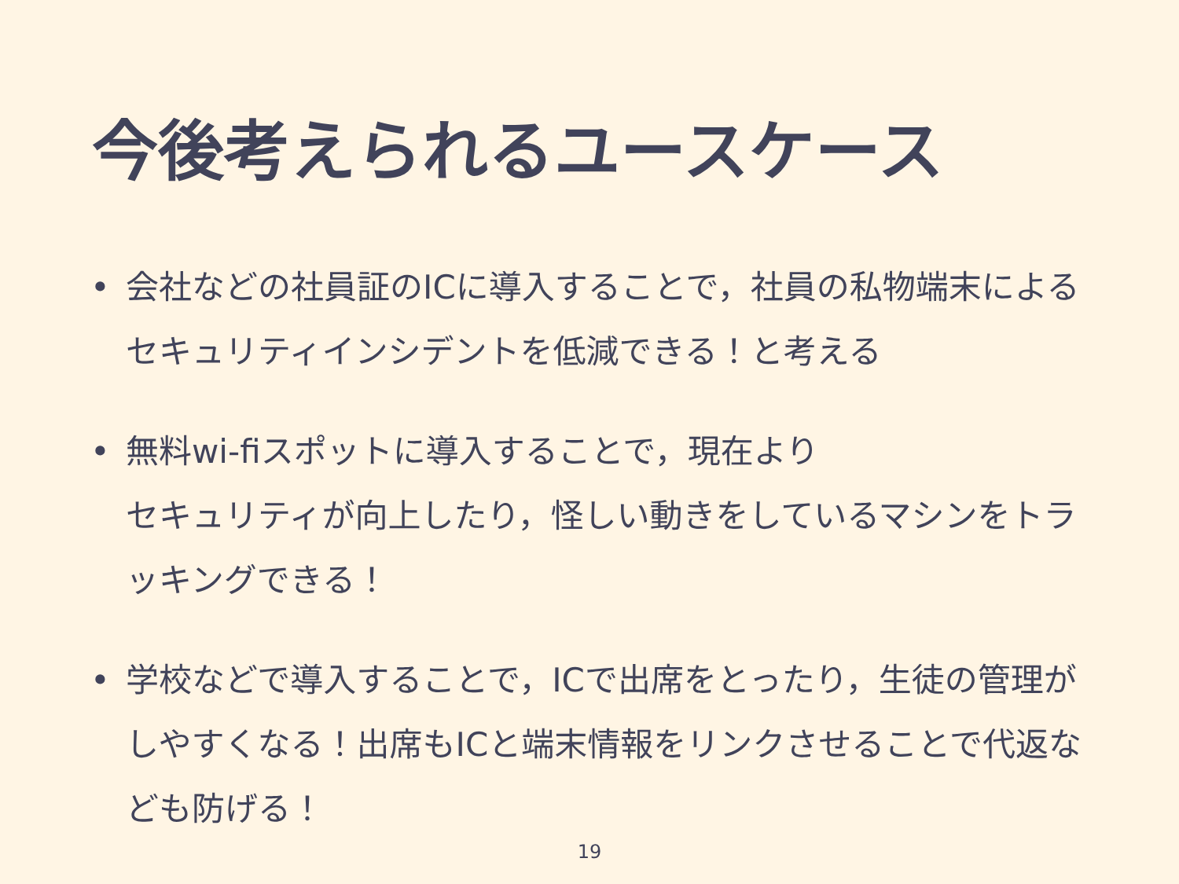今後考えられるユースケース
• 会社などの社員証のICに導入することで，社員の私物端末によるセキュリティインシデントを低減できる！と考える
• 無料wi-fiスポットに導入することで，現在より
セキュリティが向上したり，怪しい動きをしているマシンをトラッキングできる！
• 学校などで導入することで，ICで出席をとったり，生徒の管理がしやすくなる！出席もICと端末情報をリンクさせることで代返なども防げる！
19